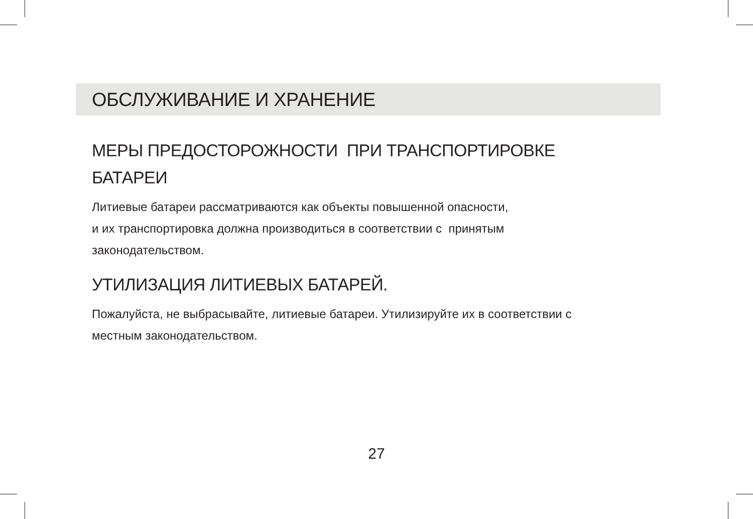ОБСЛУЖИВАНИЕ И ХРАНЕНИЕ
МЕРЫ ПРЕДОСТОРОЖНОСТИ ПРИ ТРАНСПОРТИРОВКЕ
БАТАРЕИ
Литиевые батареи рассматриваются как объекты повышенной опасности,
и их транспортировка должна производиться в соответствии с принятым
законодательством.
УТИЛИЗАЦИЯ ЛИТИЕВЫХ БАТАРЕЙ.
Пожалуйста, не выбрасывайте, литиевые батареи. Утилизируйте их в соответствии с
местным законодательством.
27